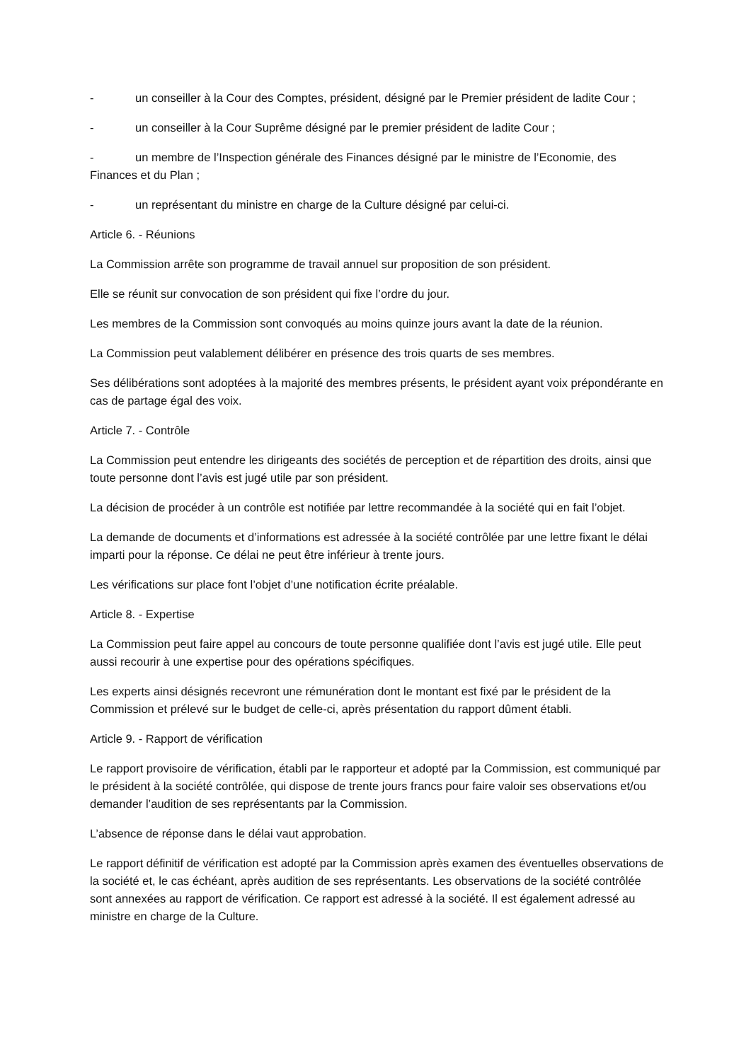- un conseiller à la Cour des Comptes, président, désigné par le Premier président de ladite Cour ;
- un conseiller à la Cour Suprême désigné par le premier président de ladite Cour ;
- un membre de l’Inspection générale des Finances désigné par le ministre de l’Economie, des Finances et du Plan ;
- un représentant du ministre en charge de la Culture désigné par celui-ci.
Article 6. - Réunions
La Commission arrête son programme de travail annuel sur proposition de son président.
Elle se réunit sur convocation de son président qui fixe l’ordre du jour.
Les membres de la Commission sont convoqués au moins quinze jours avant la date de la réunion.
La Commission peut valablement délibérer en présence des trois quarts de ses membres.
Ses délibérations sont adoptées à la majorité des membres présents, le président ayant voix prépondérante en cas de partage égal des voix.
Article 7. - Contrôle
La Commission peut entendre les dirigeants des sociétés de perception et de répartition des droits, ainsi que toute personne dont l’avis est jugé utile par son président.
La décision de procéder à un contrôle est notifiée par lettre recommandée à la société qui en fait l’objet.
La demande de documents et d’informations est adressée à la société contrôlée par une lettre fixant le délai imparti pour la réponse. Ce délai ne peut être inférieur à trente jours.
Les vérifications sur place font l’objet d’une notification écrite préalable.
Article 8. - Expertise
La Commission peut faire appel au concours de toute personne qualifiée dont l’avis est jugé utile. Elle peut aussi recourir à une expertise pour des opérations spécifiques.
Les experts ainsi désignés recevront une rémunération dont le montant est fixé par le président de la Commission et prélevé sur le budget de celle-ci, après présentation du rapport dûment établi.
Article 9. - Rapport de vérification
Le rapport provisoire de vérification, établi par le rapporteur et adopté par la Commission, est communiqué par le président à la société contrôlée, qui dispose de trente jours francs pour faire valoir ses observations et/ou demander l’audition de ses représentants par la Commission.
L’absence de réponse dans le délai vaut approbation.
Le rapport définitif de vérification est adopté par la Commission après examen des éventuelles observations de la société et, le cas échéant, après audition de ses représentants. Les observations de la société contrôlée sont annexées au rapport de vérification. Ce rapport est adressé à la société. Il est également adressé au ministre en charge de la Culture.